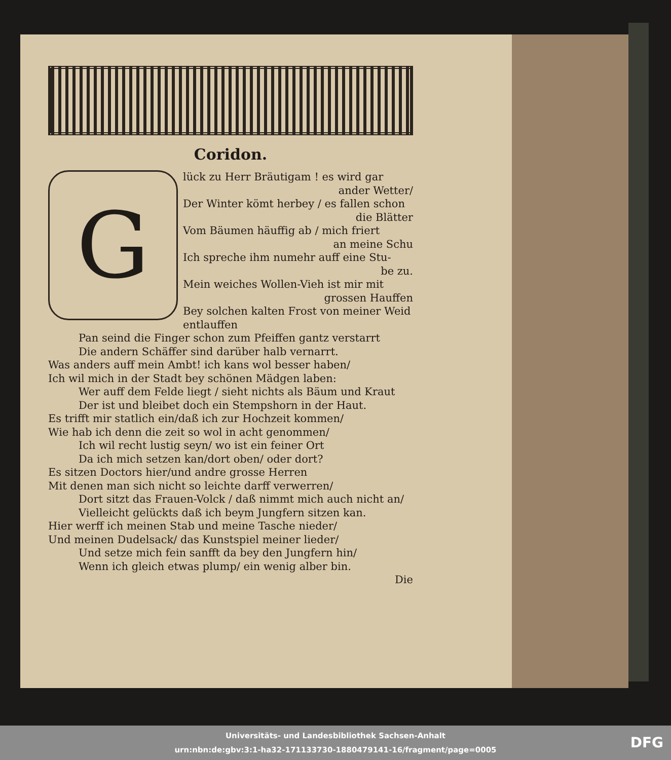Coridon.
G
lück zu Herr Bräutigam ! es wird gar
ander Wetter/
Der Winter kömt herbey / es fallen schon
die Blätter
Vom Bäumen häuffig ab / mich friert
an meine Schu
Ich spreche ihm numehr auff eine Stu-
be zu.
Mein weiches Wollen-Vieh ist mir mit
grossen Hauffen
Bey solchen kalten Frost von meiner Weid entlauffen
Pan seind die Finger schon zum Pfeiffen gantz verstarrt
Die andern Schäffer sind darüber halb vernarrt.
Was anders auff mein Ambt! ich kans wol besser haben/
Ich wil mich in der Stadt bey schönen Mädgen laben:
Wer auff dem Felde liegt / sieht nichts als Bäum und Kraut
Der ist und bleibet doch ein Stempshorn in der Haut.
Es trifft mir statlich ein/daß ich zur Hochzeit kommen/
Wie hab ich denn die zeit so wol in acht genommen/
Ich wil recht lustig seyn/ wo ist ein feiner Ort
Da ich mich setzen kan/dort oben/ oder dort?
Es sitzen Doctors hier/und andre grosse Herren
Mit denen man sich nicht so leichte darff verwerren/
Dort sitzt das Frauen-Volck / daß nimmt mich auch nicht an/
Vielleicht gelückts daß ich beym Jungfern sitzen kan.
Hier werff ich meinen Stab und meine Tasche nieder/
Und meinen Dudelsack/ das Kunstspiel meiner lieder/
Und setze mich fein sanfft da bey den Jungfern hin/
Wenn ich gleich etwas plump/ ein wenig alber bin.
Die
Universitäts- und Landesbibliothek Sachsen-Anhalt
urn:nbn:de:gbv:3:1-ha32-171133730-1880479141-16/fragment/page=0005
DFG